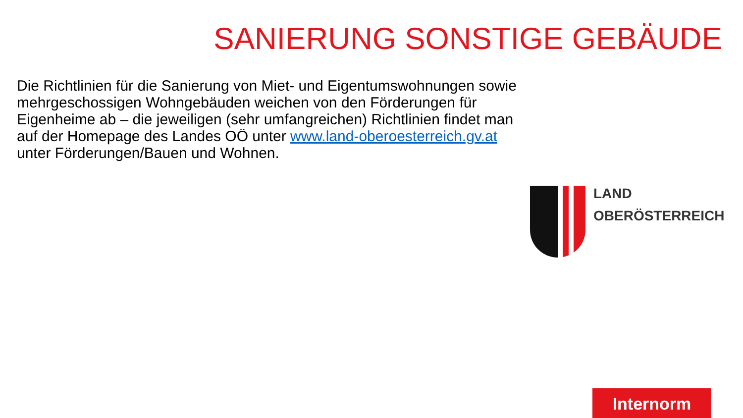SANIERUNG SONSTIGE GEBÄUDE
Die Richtlinien für die Sanierung von Miet- und Eigentumswohnungen sowie mehrgeschossigen Wohngebäuden weichen von den Förderungen für Eigenheime ab – die jeweiligen (sehr umfangreichen) Richtlinien findet man auf der Homepage des Landes OÖ unter www.land-oberoesterreich.gv.at unter Förderungen/Bauen und Wohnen.
LAND
OBERÖSTERREICH
Internorm